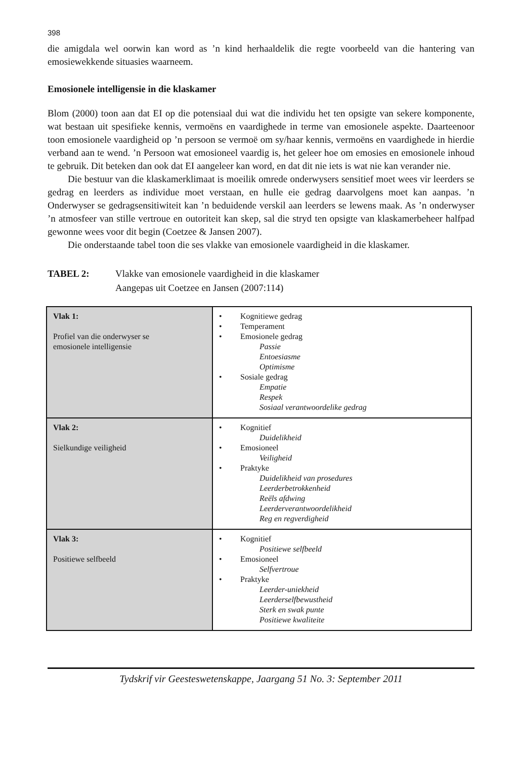398
die amigdala wel oorwin kan word as ’n kind herhaaldelik die regte voorbeeld van die hantering van emosiewekkende situasies waarneem.
Emosionele intelligensie in die klaskamer
Blom (2000) toon aan dat EI op die potensiaal dui wat die individu het ten opsigte van sekere komponente, wat bestaan uit spesifieke kennis, vermoëns en vaardighede in terme van emosionele aspekte. Daarteenoor toon emosionele vaardigheid op ’n persoon se vermoë om sy/haar kennis, vermoëns en vaardighede in hierdie verband aan te wend. ’n Persoon wat emosioneel vaardig is, het geleer hoe om emosies en emosionele inhoud te gebruik. Dit beteken dan ook dat EI aangeleer kan word, en dat dit nie iets is wat nie kan verander nie.
Die bestuur van die klaskamerklimaat is moeilik omrede onderwysers sensitief moet wees vir leerders se gedrag en leerders as individue moet verstaan, en hulle eie gedrag daarvolgens moet kan aanpas. ’n Onderwyser se gedragsensitiwiteit kan ’n beduidende verskil aan leerders se lewens maak. As ’n onderwyser ’n atmosfeer van stille vertroue en outoriteit kan skep, sal die stryd ten opsigte van klaskamerbeheer halfpad gewonne wees voor dit begin (Coetzee & Jansen 2007).
Die onderstaande tabel toon die ses vlakke van emosionele vaardigheid in die klaskamer.
TABEL 2: Vlakke van emosionele vaardigheid in die klaskamer
Aangepas uit Coetzee en Jansen (2007:114)
| Vlak 1: Profiel van die onderwyser se emosionele intelligensie | • Kognitiewe gedrag • Temperament • Emosionele gedrag Passie Entoesiasme Optimisme • Sosiale gedrag Empatie Respek Sosiaal verantwoordelike gedrag |
| Vlak 2: Sielkundige veiligheid | • Kognitief Duidelikheid • Emosioneel Veiligheid • Praktyke Duidelikheid van prosedures Leerderbetrokkenheid Reëls afdwing Leerderverantwoordelikheid Reg en regverdigheid |
| Vlak 3: Positiewe selfbeeld | • Kognitief Positiewe selfbeeld • Emosioneel Selfvertroue • Praktyke Leerder-uniekheid Leerderselfbewustheid Sterk en swak punte Positiewe kwaliteite |
Tydskrif vir Geesteswetenskappe, Jaargang 51 No. 3: September 2011